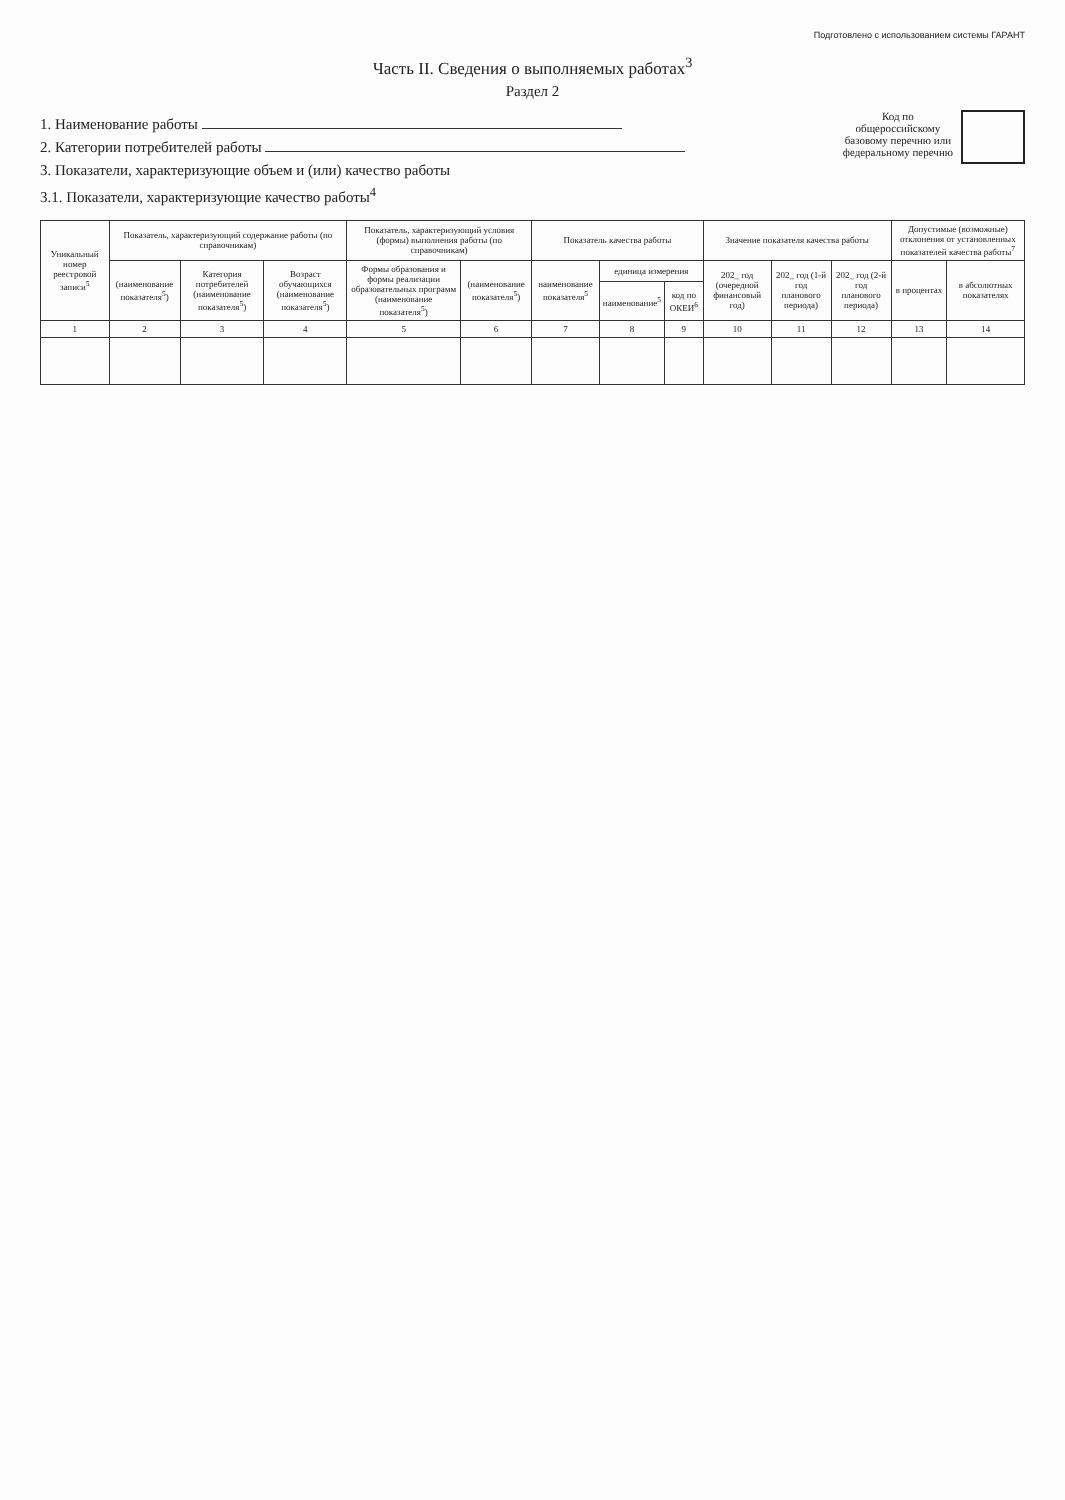Подготовлено с использованием системы ГАРАНТ
Часть II. Сведения о выполняемых работах<sup>3</sup>
Раздел 2
1. Наименование работы
2. Категории потребителей работы
3. Показатели, характеризующие объем и (или) качество работы
3.1. Показатели, характеризующие качество работы<sup>4</sup>
Код по
общероссийскому
базовому перечню или
федеральному перечню
| Уникальный номер реестровой записи<sup>5</sup> | Показатель, характеризующий содержание работы (по справочникам) | | | Показатель, характеризующий условия (формы) выполнения работы (по справочникам) | | Показатель качества работы | | | Значение показателя качества работы | | | Допустимые (возможные) отклонения от установленных показателей качества работы<sup>7</sup> | |
| --- | --- | --- | --- | --- | --- | --- | --- | --- | --- | --- | --- | --- | --- |
| | (наименование показателя<sup>5</sup>) | Категория потребителей (наименование показателя<sup>5</sup>) | Возраст обучающихся (наименование показателя<sup>5</sup>) | Формы образования и формы реализации образовательных программ (наименование показателя<sup>5</sup>) | (наименование показателя<sup>5</sup>) | наименование показателя<sup>5</sup> | единица измерения | | 202_ год (очередной финансовый год) | 202_ год (1-й год планового периода) | 202_ год (2-й год планового периода) | в процентах | в абсолютных показателях |
| | | | | | | | наименование<sup>5</sup> | код по ОКЕИ<sup>6</sup> | | | | | |
| 1 | 2 | 3 | 4 | 5 | 6 | 7 | 8 | 9 | 10 | 11 | 12 | 13 | 14 |